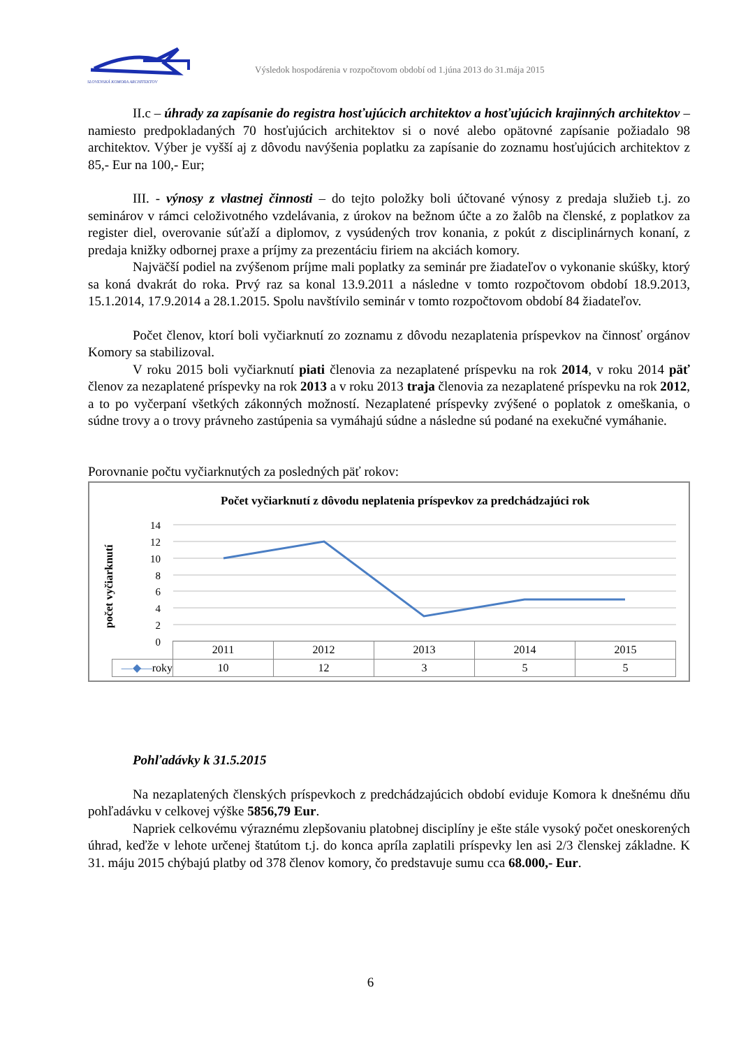SLOVENSKÁ KOMORA ARCHITEKTOV
Výsledok hospodárenia v rozpočtovom období od 1.júna 2013 do 31.mája 2015
II.c – úhrady za zapísanie do registra hosťujúcich architektov a hosťujúcich krajinných architektov – namiesto predpokladaných 70 hosťujúcich architektov si o nové alebo opätovné zapísanie požiadalo 98 architektov. Výber je vyšší aj z dôvodu navýšenia poplatku za zapísanie do zoznamu hosťujúcich architektov z 85,- Eur na 100,- Eur;
III. - výnosy z vlastnej činnosti – do tejto položky boli účtované výnosy z predaja služieb t.j. zo seminárov v rámci celoživotného vzdelávania, z úrokov na bežnom účte a zo žalôb na členské, z poplatkov za register diel, overovanie súťaží a diplomov, z vysúdených trov konania, z pokút z disciplinárnych konaní, z predaja knižky odbornej praxe a príjmy za prezentáciu firiem na akciách komory.
Najväčší podiel na zvýšenom príjme mali poplatky za seminár pre žiadateľov o vykonanie skúšky, ktorý sa koná dvakrát do roka. Prvý raz sa konal 13.9.2011 a následne v tomto rozpočtovom období 18.9.2013, 15.1.2014, 17.9.2014 a 28.1.2015. Spolu navštívilo seminár v tomto rozpočtovom období 84 žiadateľov.
Počet členov, ktorí boli vyčiarknutí zo zoznamu z dôvodu nezaplatenia príspevkov na činnosť orgánov Komory sa stabilizoval.
V roku 2015 boli vyčiarknutí piati členovia za nezaplatené príspevku na rok 2014, v roku 2014 päť členov za nezaplatené príspevky na rok 2013 a v roku 2013 traja členovia za nezaplatené príspevku na rok 2012, a to po vyčerpaní všetkých zákonných možností. Nezaplatené príspevky zvýšené o poplatok z omeškania, o súdne trovy a o trovy právneho zastúpenia sa vymáhajú súdne a následne sú podané na exekučné vymáhanie.
Porovnanie počtu vyčiarknutých za posledných päť rokov:
Počet vyčiarknutí z dôvodu neplatenia príspevkov za predchádzajúci rok
počet vyčiarknutí
14
12
10
8
6
4
2
0
| | 2011 | 2012 | 2013 | 2014 | 2015 |
| --- | --- | --- | --- | --- | --- |
| —◆— roky | 10 | 12 | 3 | 5 | 5 |
Pohľadávky k 31.5.2015
Na nezaplatených členských príspevkoch z predchádzajúcich období eviduje Komora k dnešnému dňu pohľadávku v celkovej výške 5856,79 Eur.
Napriek celkovému výraznému zlepšovaniu platobnej disciplíny je ešte stále vysoký počet oneskorených úhrad, keďže v lehote určenej štatútom t.j. do konca apríla zaplatili príspevky len asi 2/3 členskej základne. K 31. máju 2015 chýbajú platby od 378 členov komory, čo predstavuje sumu cca 68.000,- Eur.
6